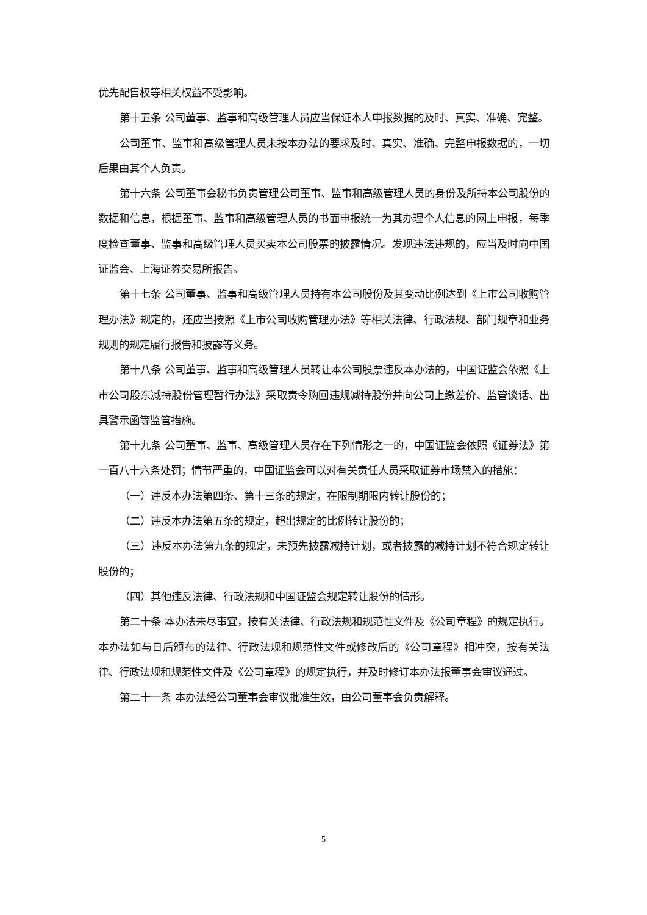优先配售权等相关权益不受影响。
第十五条 公司董事、监事和高级管理人员应当保证本人申报数据的及时、真实、准确、完整。
公司董事、监事和高级管理人员未按本办法的要求及时、真实、准确、完整申报数据的，一切后果由其个人负责。
第十六条 公司董事会秘书负责管理公司董事、监事和高级管理人员的身份及所持本公司股份的数据和信息，根据董事、监事和高级管理人员的书面申报统一为其办理个人信息的网上申报，每季度检查董事、监事和高级管理人员买卖本公司股票的披露情况。发现违法违规的，应当及时向中国证监会、上海证券交易所报告。
第十七条 公司董事、监事和高级管理人员持有本公司股份及其变动比例达到《上市公司收购管理办法》规定的，还应当按照《上市公司收购管理办法》等相关法律、行政法规、部门规章和业务规则的规定履行报告和披露等义务。
第十八条 公司董事、监事和高级管理人员转让本公司股票违反本办法的，中国证监会依照《上市公司股东减持股份管理暂行办法》采取责令购回违规减持股份并向公司上缴差价、监管谈话、出具警示函等监管措施。
第十九条 公司董事、监事、高级管理人员存在下列情形之一的，中国证监会依照《证券法》第一百八十六条处罚；情节严重的，中国证监会可以对有关责任人员采取证券市场禁入的措施：
（一）违反本办法第四条、第十三条的规定，在限制期限内转让股份的；
（二）违反本办法第五条的规定，超出规定的比例转让股份的；
（三）违反本办法第九条的规定，未预先披露减持计划，或者披露的减持计划不符合规定转让股份的；
（四）其他违反法律、行政法规和中国证监会规定转让股份的情形。
第二十条 本办法未尽事宜，按有关法律、行政法规和规范性文件及《公司章程》的规定执行。本办法如与日后颁布的法律、行政法规和规范性文件或修改后的《公司章程》相冲突，按有关法律、行政法规和规范性文件及《公司章程》的规定执行，并及时修订本办法报董事会审议通过。
第二十一条 本办法经公司董事会审议批准生效，由公司董事会负责解释。
5